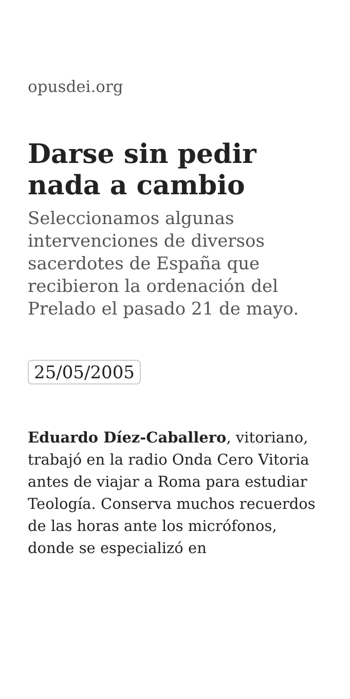opusdei.org
Darse sin pedir nada a cambio
Seleccionamos algunas intervenciones de diversos sacerdotes de España que recibieron la ordenación del Prelado el pasado 21 de mayo.
25/05/2005
Eduardo Díez-Caballero, vitoriano, trabajó en la radio Onda Cero Vitoria antes de viajar a Roma para estudiar Teología. Conserva muchos recuerdos de las horas ante los micrófonos, donde se especializó en